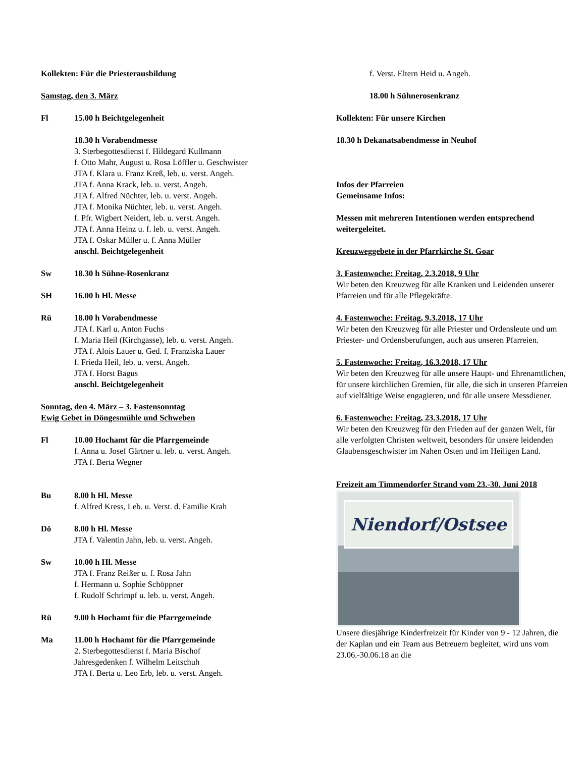Kollekten: Für die Priesterausbildung
Samstag, den 3. März
Fl 15.00 h Beichtgelegenheit
18.30 h Vorabendmesse
3. Sterbegottesdienst f. Hildegard Kullmann
f. Otto Mahr, August u. Rosa Löffler u. Geschwister
JTA f. Klara u. Franz Kreß, leb. u. verst. Angeh.
JTA f. Anna Krack, leb. u. verst. Angeh.
JTA f. Alfred Nüchter, leb. u. verst. Angeh.
JTA f. Monika Nüchter, leb. u. verst. Angeh.
f. Pfr. Wigbert Neidert, leb. u. verst. Angeh.
JTA f. Anna Heinz u. f. leb. u. verst. Angeh.
JTA f. Oskar Müller u. f. Anna Müller
anschl. Beichtgelegenheit
Sw 18.30 h Sühne-Rosenkranz
SH 16.00 h Hl. Messe
Rü 18.00 h Vorabendmesse
JTA f. Karl u. Anton Fuchs
f. Maria Heil (Kirchgasse), leb. u. verst. Angeh.
JTA f. Alois Lauer u. Ged. f. Franziska Lauer
f. Frieda Heil, leb. u. verst. Angeh.
JTA f. Horst Bagus
anschl. Beichtgelegenheit
Sonntag, den 4. März – 3. Fastensonntag
Ewig Gebet in Döngesmühle und Schweben
Fl 10.00 Hochamt für die Pfarrgemeinde
f. Anna u. Josef Gärtner u. leb. u. verst. Angeh.
JTA f. Berta Wegner
Bu 8.00 h Hl. Messe
f. Alfred Kress, Leb. u. Verst. d. Familie Krah
Dö 8.00 h Hl. Messe
JTA f. Valentin Jahn, leb. u. verst. Angeh.
Sw 10.00 h Hl. Messe
JTA f. Franz Reißer u. f. Rosa Jahn
f. Hermann u. Sophie Schöppner
f. Rudolf Schrimpf u. leb. u. verst. Angeh.
Rü 9.00 h Hochamt für die Pfarrgemeinde
Ma 11.00 h Hochamt für die Pfarrgemeinde
2. Sterbegottesdienst f. Maria Bischof
Jahresgedenken f. Wilhelm Leitschuh
JTA f. Berta u. Leo Erb, leb. u. verst. Angeh.
f. Verst. Eltern Heid u. Angeh.
18.00 h Sühnerosenkranz
Kollekten: Für unsere Kirchen
18.30 h Dekanatsabendmesse in Neuhof
Infos der Pfarreien
Gemeinsame Infos:
Messen mit mehreren Intentionen werden entsprechend weitergeleitet.
Kreuzweggebete in der Pfarrkirche St. Goar
3. Fastenwoche: Freitag, 2.3.2018, 9 Uhr
Wir beten den Kreuzweg für alle Kranken und Leidenden unserer Pfarreien und für alle Pflegekräfte.
4. Fastenwoche: Freitag, 9.3.2018, 17 Uhr
Wir beten den Kreuzweg für alle Priester und Ordensleute und um Priester- und Ordensberufungen, auch aus unseren Pfarreien.
5. Fastenwoche: Freitag, 16.3.2018, 17 Uhr
Wir beten den Kreuzweg für alle unsere Haupt- und Ehrenamtlichen, für unsere kirchlichen Gremien, für alle, die sich in unseren Pfarreien auf vielfältige Weise engagieren, und für alle unsere Messdiener.
6. Fastenwoche: Freitag, 23.3.2018, 17 Uhr
Wir beten den Kreuzweg für den Frieden auf der ganzen Welt, für alle verfolgten Christen weltweit, besonders für unsere leidenden Glaubensgeschwister im Nahen Osten und im Heiligen Land.
Freizeit am Timmendorfer Strand vom 23.-30. Juni 2018
Niendorf/Ostsee
Unsere diesjährige Kinderfreizeit für Kinder von 9 - 12 Jahren, die der Kaplan und ein Team aus Betreuern begleitet, wird uns vom 23.06.-30.06.18 an die